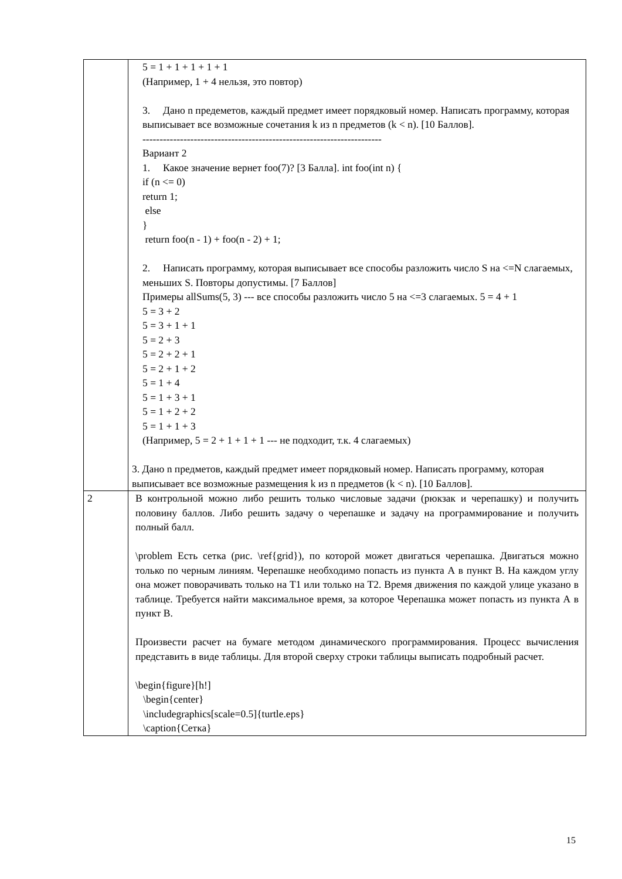| | 5 = 1 + 1 + 1 + 1 + 1 (Например, 1 + 4 нельзя, это повтор) 3. Дано n предеметов, каждый предмет имеет порядковый номер. Написать программу, которая выписывает все возможные сочетания k из n предметов (k < n). [10 Баллов]. ---------------------------------------------------------------------- Вариант 2 1. Какое значение вернет foo(7)? [3 Балла]. int foo(int n) { if (n <= 0) return 1; else } return foo(n - 1) + foo(n - 2) + 1; 2. Написать программу, которая выписывает все способы разложить число S на <=N слагаемых, меньших S. Повторы допустимы. [7 Баллов] Примеры allSums(5, 3) --- все способы разложить число 5 на <=3 слагаемых. 5 = 4 + 1 5 = 3 + 2 5 = 3 + 1 + 1 5 = 2 + 3 5 = 2 + 2 + 1 5 = 2 + 1 + 2 5 = 1 + 4 5 = 1 + 3 + 1 5 = 1 + 2 + 2 5 = 1 + 1 + 3 (Например, 5 = 2 + 1 + 1 + 1 --- не подходит, т.к. 4 слагаемых) 3. Дано n предметов, каждый предмет имеет порядковый номер. Написать программу, которая выписывает все возможные размещения k из n предметов (k < n). [10 Баллов]. |
| 2 | В контрольной можно либо решить только числовые задачи (рюкзак и черепашку) и получить половину баллов. Либо решить задачу о черепашке и задачу на программирование и получить полный балл. \problem Есть сетка (рис. \ref{grid}), по которой может двигаться черепашка. Двигаться можно только по черным линиям. Черепашке необходимо попасть из пункта А в пункт В. На каждом углу она может поворачивать только на Т1 или только на Т2. Время движения по каждой улице указано в таблице. Требуется найти максимальное время, за которое Черепашка может попасть из пункта А в пункт В. Произвести расчет на бумаге методом динамического программирования. Процесс вычисления представить в виде таблицы. Для второй сверху строки таблицы выписать подробный расчет. \begin{figure}[h!] \begin{center} \includegraphics[scale=0.5]{turtle.eps} \caption{Сетка} |
15